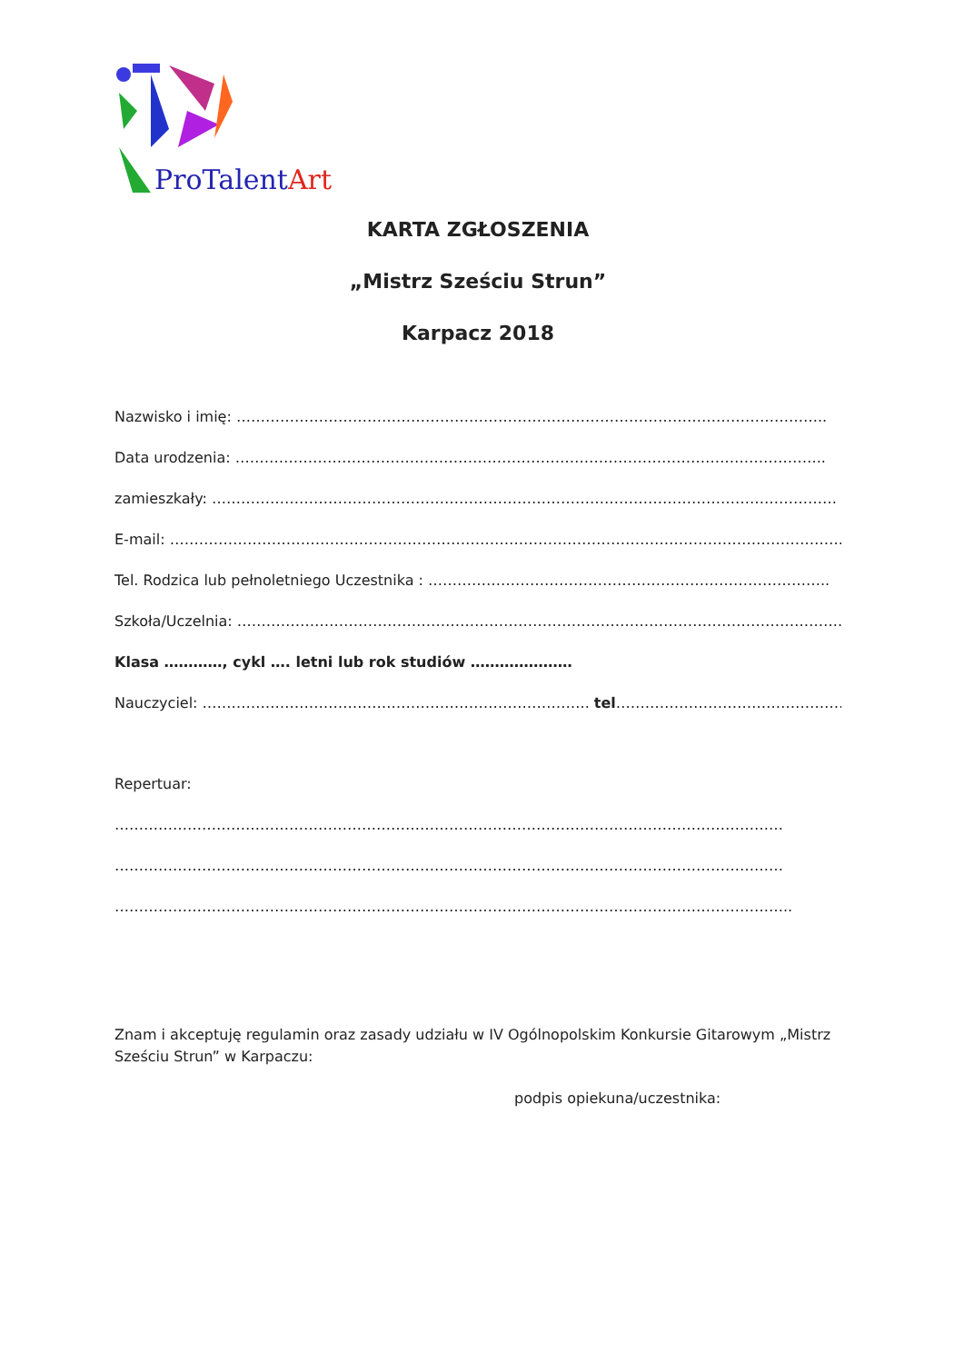ProTalentArt
KARTA ZGŁOSZENIA
„Mistrz Sześciu Strun”
Karpacz 2018
Nazwisko i imię: …………………………………………………………………………………………………………..
Data urodzenia: …………………………………………………………………………………………………………..
zamieszkały: …………………………………………………………………………………………………………………
E-mail: …………………………………………………………………………………………………………………………..
Tel. Rodzica lub pełnoletniego Uczestnika : ………………………………………………………………………..
Szkoła/Uczelnia: ……………………………………………………………………………………………………………..
Klasa …………, cykl …. letni lub rok studiów …………………
Nauczyciel: …………………………………………………………………….. tel……………………………………………..
Repertuar:
…………………………………………………………………………………………………………………………
…………………………………………………………………………………………………………………………
…………………………………………………………………………………………………………………………..
Znam i akceptuję regulamin oraz zasady udziału w IV Ogólnopolskim Konkursie Gitarowym „Mistrz Sześciu Strun” w Karpaczu:
podpis opiekuna/uczestnika: